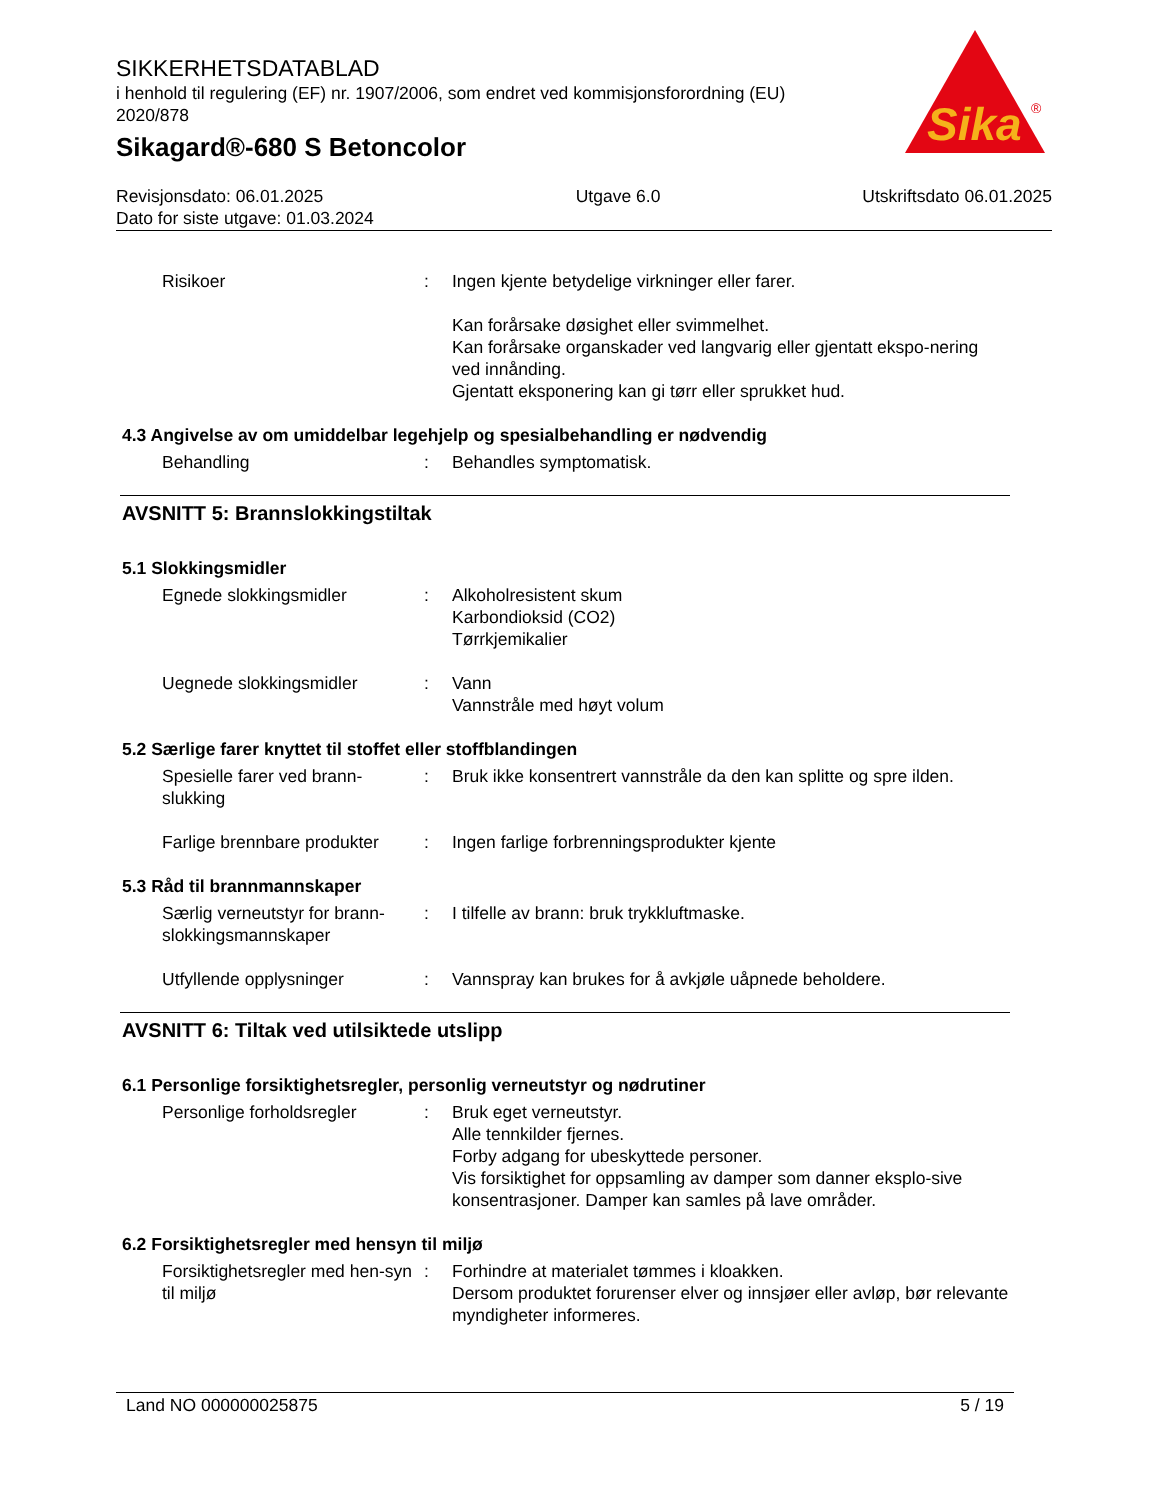SIKKERHETSDATABLAD
i henhold til regulering (EF) nr. 1907/2006, som endret ved kommisjonsforordning (EU) 2020/878
Sikagard®-680 S Betoncolor
Sika
®
Revisjonsdato: 06.01.2025
Dato for siste utgave: 01.03.2024
Utgave 6.0 Utskriftsdato 06.01.2025
Risikoer : Ingen kjente betydelige virkninger eller farer.
Kan forårsake døsighet eller svimmelhet.
Kan forårsake organskader ved langvarig eller gjentatt ekspo-nering ved innånding.
Gjentatt eksponering kan gi tørr eller sprukket hud.
4.3 Angivelse av om umiddelbar legehjelp og spesialbehandling er nødvendig
Behandling : Behandles symptomatisk.
AVSNITT 5: Brannslokkingstiltak
5.1 Slokkingsmidler
Egnede slokkingsmidler : Alkoholresistent skum
Karbondioksid (CO2)
Tørrkjemikalier
Uegnede slokkingsmidler : Vann
Vannstråle med høyt volum
5.2 Særlige farer knyttet til stoffet eller stoffblandingen
Spesielle farer ved brann-slukking
: Bruk ikke konsentrert vannstråle da den kan splitte og spre ilden.
Farlige brennbare produkter
: Ingen farlige forbrenningsprodukter kjente
5.3 Råd til brannmannskaper
Særlig verneutstyr for brann-slokkingsmannskaper
: I tilfelle av brann: bruk trykkluftmaske.
Utfyllende opplysninger : Vannspray kan brukes for å avkjøle uåpnede beholdere.
AVSNITT 6: Tiltak ved utilsiktede utslipp
6.1 Personlige forsiktighetsregler, personlig verneutstyr og nødrutiner
Personlige forholdsregler
: Bruk eget verneutstyr.
Alle tennkilder fjernes.
Forby adgang for ubeskyttede personer.
Vis forsiktighet for oppsamling av damper som danner eksplo-sive konsentrasjoner. Damper kan samles på lave områder.
6.2 Forsiktighetsregler med hensyn til miljø
Forsiktighetsregler med hen-syn til miljø
: Forhindre at materialet tømmes i kloakken.
Dersom produktet forurenser elver og innsjøer eller avløp, bør relevante myndigheter informeres.
Land NO 000000025875 5 / 19